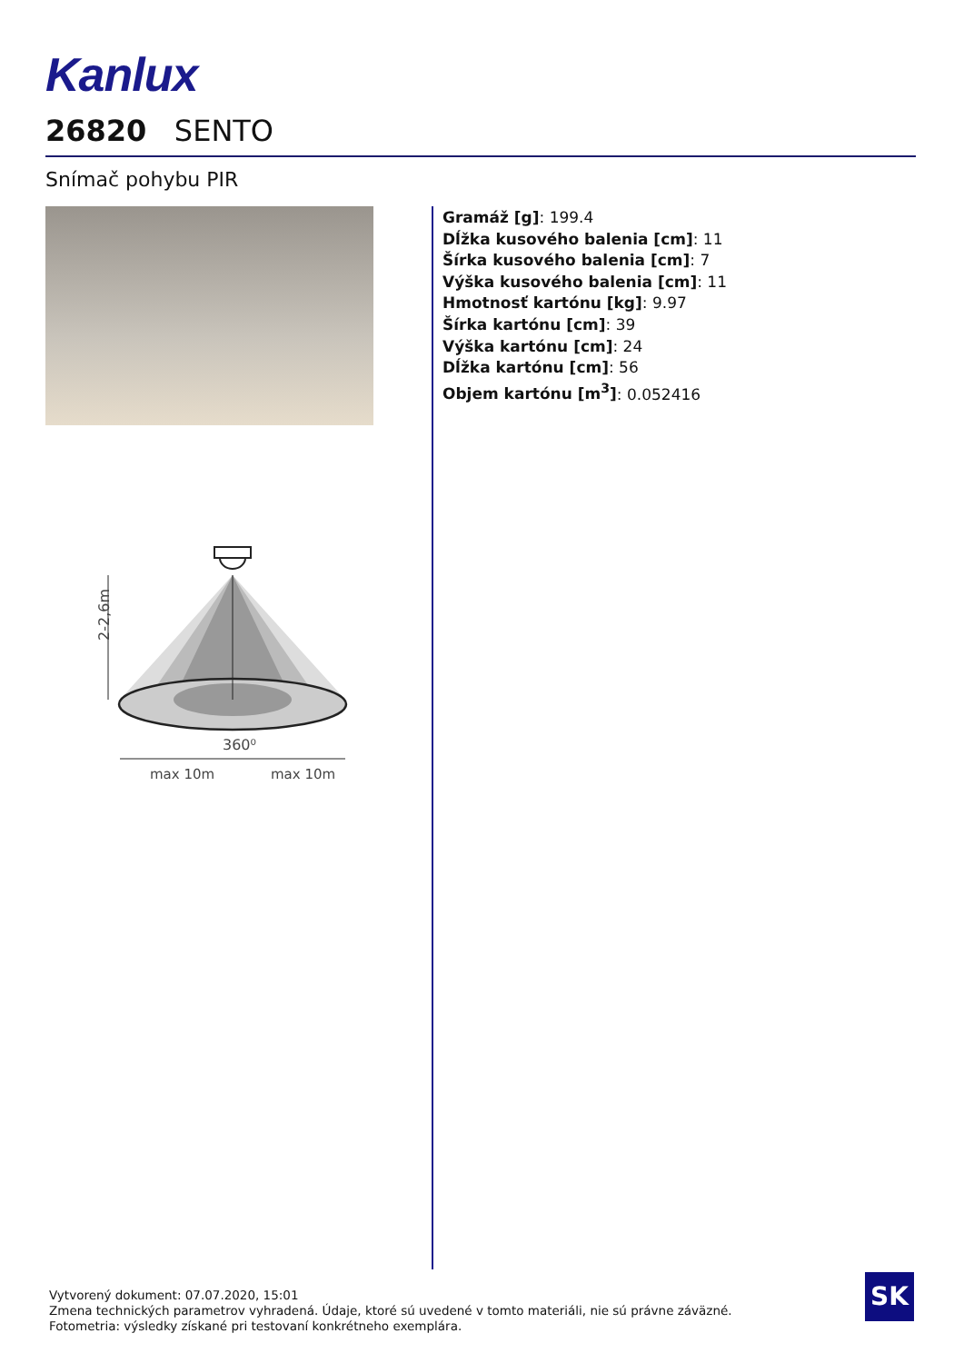Kanlux
26820 SENTO
Snímač pohybu PIR
Gramáž [g]: 199.4
Dĺžka kusového balenia [cm]: 11
Šírka kusového balenia [cm]: 7
Výška kusového balenia [cm]: 11
Hmotnosť kartónu [kg]: 9.97
Šírka kartónu [cm]: 39
Výška kartónu [cm]: 24
Dĺžka kartónu [cm]: 56
Objem kartónu [m<sup>3</sup>]: 0.052416
2-2,6m
360⁰
max 10m
max 10m
Vytvorený dokument: 07.07.2020, 15:01
Zmena technických parametrov vyhradená. Údaje, ktoré sú uvedené v tomto materiáli, nie sú právne záväzné.
Fotometria: výsledky získané pri testovaní konkrétneho exemplára.
SK